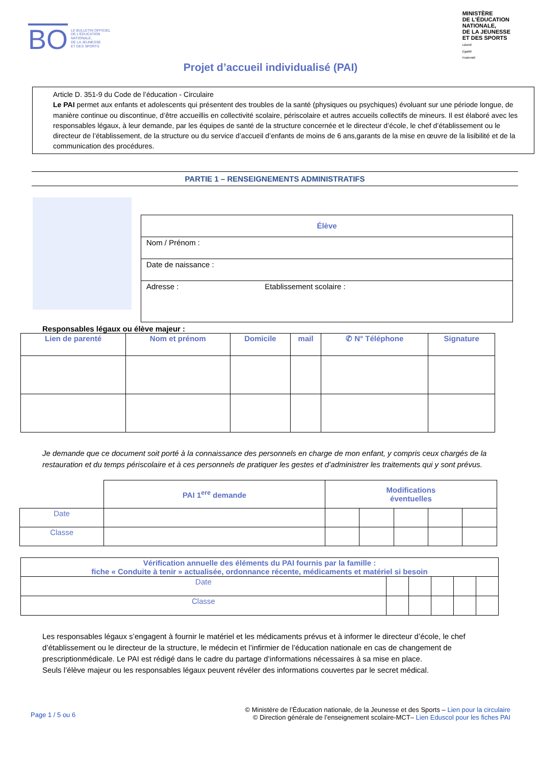BO LE BULLETIN OFFICIEL
DE L'ÉDUCATION
NATIONALE,
DE LA JEUNESSE
ET DES SPORTS
MINISTÈRE
DE L'ÉDUCATION
NATIONALE,
DE LA JEUNESSE
ET DES SPORTS
Liberté
Égalité
Fraternité
Projet d’accueil individualisé (PAI)
Article D. 351-9 du Code de l’éducation - Circulaire
Le PAI permet aux enfants et adolescents qui présentent des troubles de la santé (physiques ou psychiques) évoluant sur une période longue, de manière continue ou discontinue, d’être accueillis en collectivité scolaire, périscolaire et autres accueils collectifs de mineurs. Il est élaboré avec les responsables légaux, à leur demande, par les équipes de santé de la structure concernée et le directeur d’école, le chef d’établissement ou le directeur de l’établissement, de la structure ou du service d’accueil d’enfants de moins de 6 ans,garants de la mise en œuvre de la lisibilité et de la communication des procédures.
PARTIE 1 – RENSEIGNEMENTS ADMINISTRATIFS
| Élève | |
| --- | --- |
| Nom / Prénom : | |
| Date de naissance : | |
| Adresse : | Etablissement scolaire : |
Responsables légaux ou élève majeur :
| Lien de parenté | Nom et prénom | Domicile | mail | ✆ N° Téléphone | Signature |
| --- | --- | --- | --- | --- | --- |
Je demande que ce document soit porté à la connaissance des personnels en charge de mon enfant, y compris ceux chargés de la restauration et du temps périscolaire et à ces personnels de pratiquer les gestes et d’administrer les traitements qui y sont prévus.
| | PAI 1<sup>ere</sup> demande | Modifications éventuelles | | | | |
| Date | | | | | | |
| Classe | | | | | | |
| Vérification annuelle des éléments du PAI fournis par la famille : fiche « Conduite à tenir » actualisée, ordonnance récente, médicaments et matériel si besoin | | | | | |
| --- | --- | --- | --- | --- | --- |
| Date | | | | | |
| Classe | | | | | |
Les responsables légaux s’engagent à fournir le matériel et les médicaments prévus et à informer le directeur d’école, le chef d’établissement ou le directeur de la structure, le médecin et l’infirmier de l’éducation nationale en cas de changement de prescriptionmédicale. Le PAI est rédigé dans le cadre du partage d’informations nécessaires à sa mise en place.
Seuls l’élève majeur ou les responsables légaux peuvent révéler des informations couvertes par le secret médical.
Page 1 / 5 ou 6 © Ministère de l’Éducation nationale, de la Jeunesse et des Sports – Lien pour la circulaire
© Direction générale de l’enseignement scolaire-MCT– Lien Eduscol pour les fiches PAI